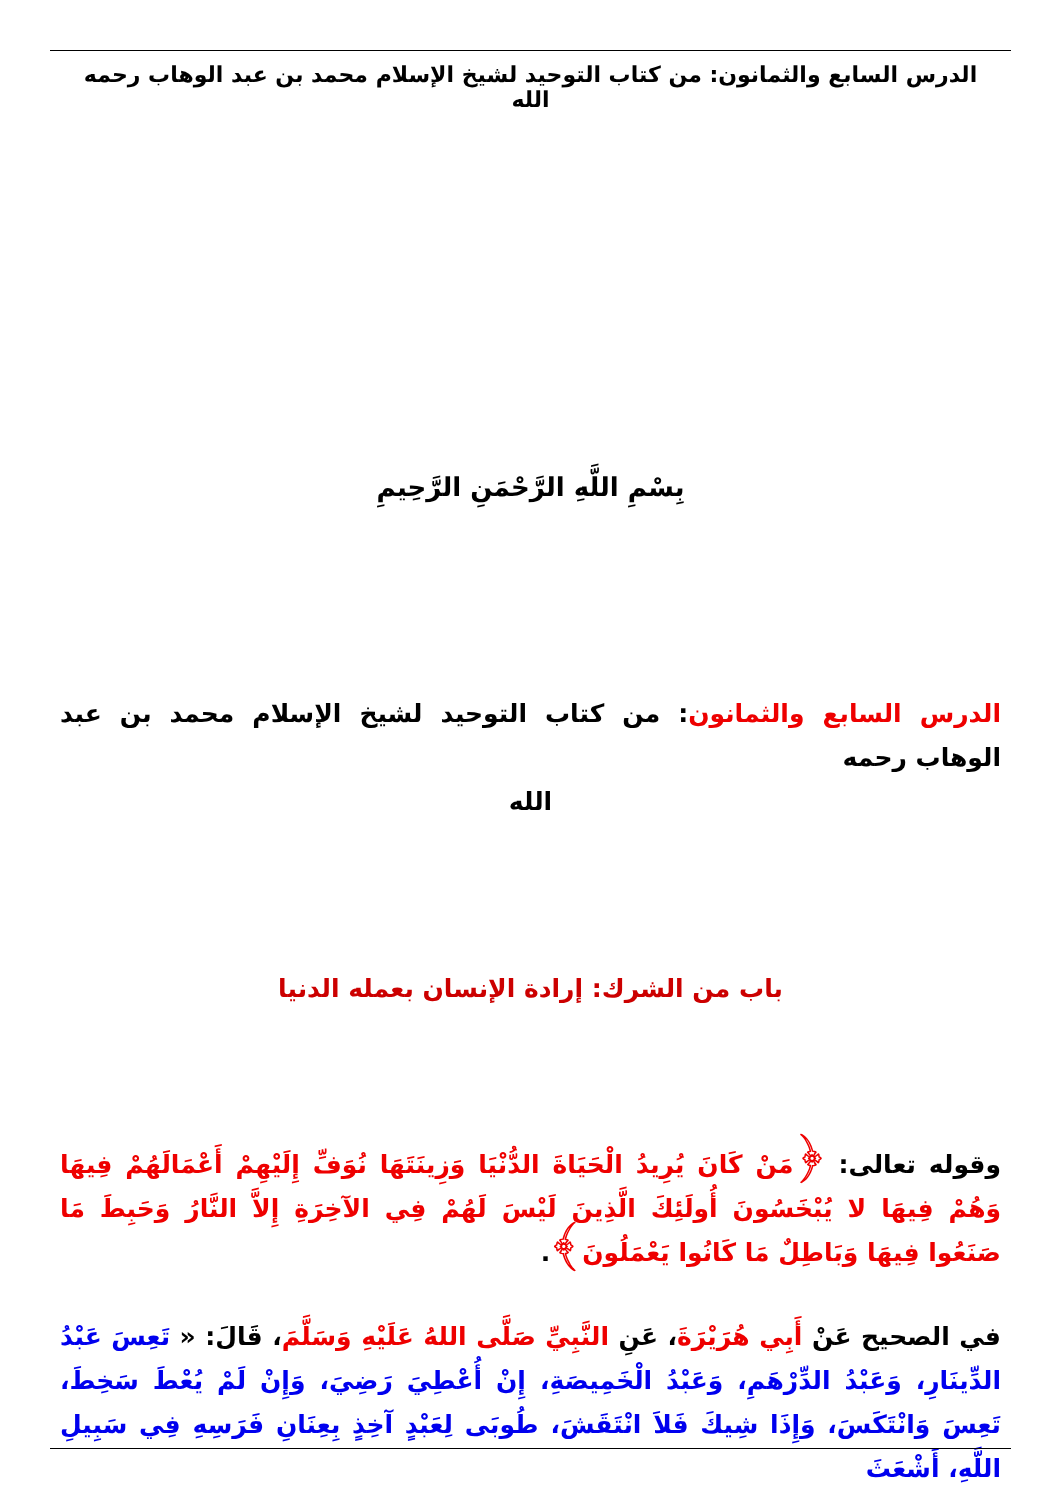الدرس السابع والثمانون: من كتاب التوحيد لشيخ الإسلام محمد بن عبد الوهاب رحمه الله
بِسْمِ اللَّهِ الرَّحْمَنِ الرَّحِيمِ
الدرس السابع والثمانون: من كتاب التوحيد لشيخ الإسلام محمد بن عبد الوهاب رحمه
الله
باب من الشرك: إرادة الإنسان بعمله الدنيا
وقوله تعالى: ﴿مَنْ كَانَ يُرِيدُ الْحَيَاةَ الدُّنْيَا وَزِينَتَهَا نُوَفِّ إِلَيْهِمْ أَعْمَالَهُمْ فِيهَا وَهُمْ فِيهَا لا يُبْخَسُونَ أُولَئِكَ الَّذِينَ لَيْسَ لَهُمْ فِي الآخِرَةِ إِلاَّ النَّارُ وَحَبِطَ مَا صَنَعُوا فِيهَا وَبَاطِلٌ مَا كَانُوا يَعْمَلُونَ﴾.
في الصحيح عَنْ أَبِي هُرَيْرَةَ، عَنِ النَّبِيِّ صَلَّى اللهُ عَلَيْهِ وَسَلَّمَ، قَالَ: « تَعِسَ عَبْدُ الدِّينَارِ، وَعَبْدُ الدِّرْهَمِ، وَعَبْدُ الْخَمِيصَةِ، إِنْ أُعْطِيَ رَضِيَ، وَإِنْ لَمْ يُعْطَ سَخِطَ، تَعِسَ وَانْتَكَسَ، وَإِذَا شِيكَ فَلاَ انْتَقَشَ، طُوبَى لِعَبْدٍ آخِذٍ بِعِنَانِ فَرَسِهِ فِي سَبِيلِ اللَّهِ، أَشْعَثَ